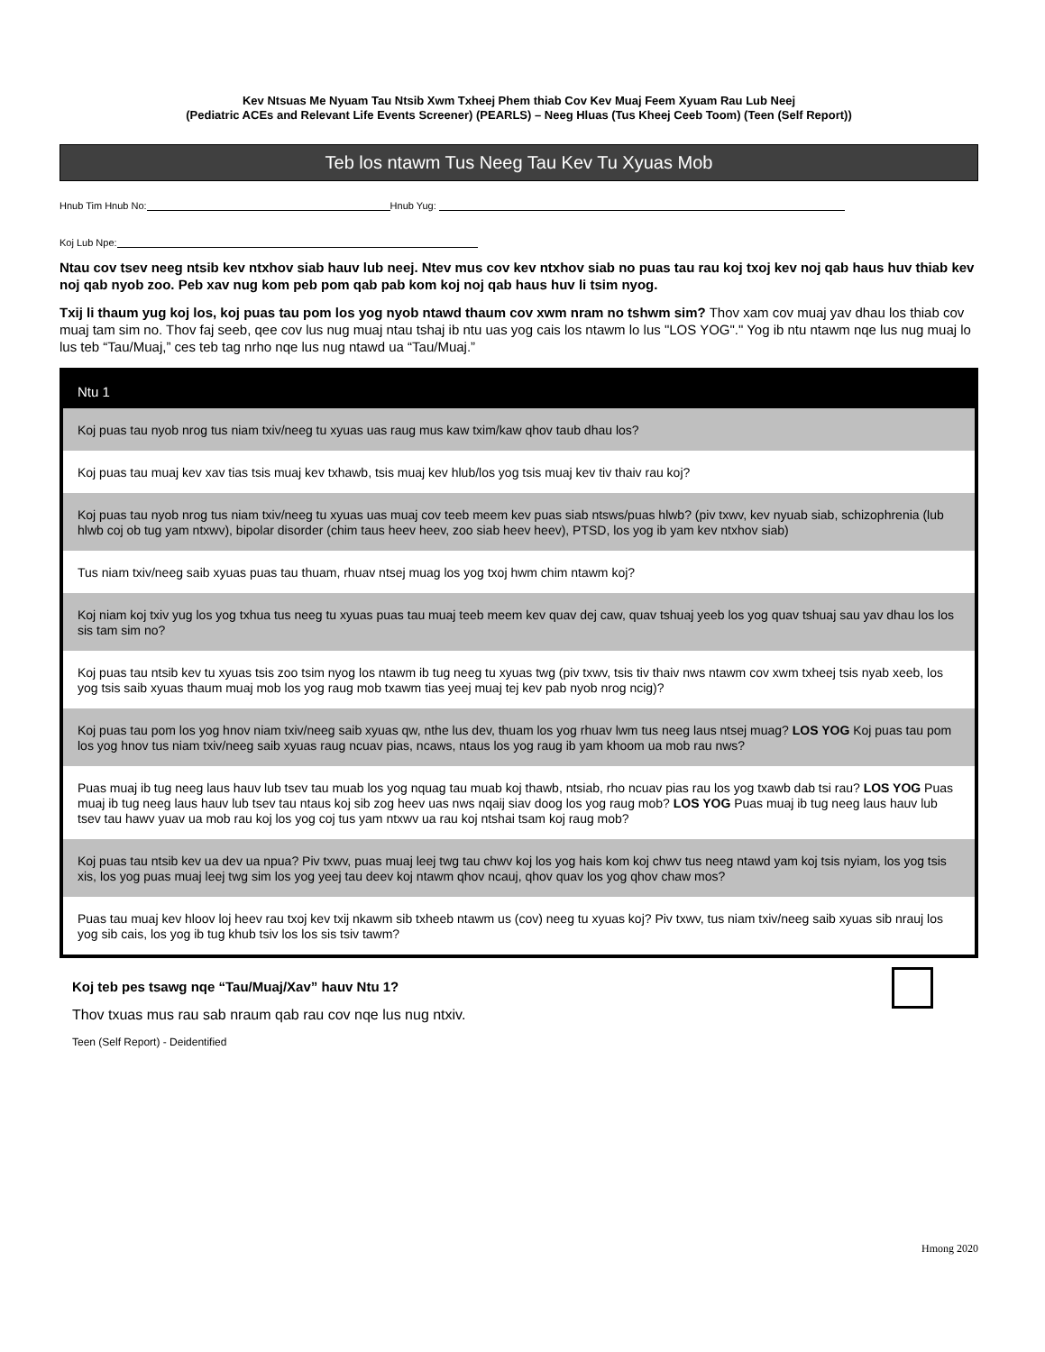Kev Ntsuas Me Nyuam Tau Ntsib Xwm Txheej Phem thiab Cov Kev Muaj Feem Xyuam Rau Lub Neej
(Pediatric ACEs and Relevant Life Events Screener) (PEARLS) – Neeg Hluas (Tus Kheej Ceeb Toom) (Teen (Self Report))
Teb los ntawm Tus Neeg Tau Kev Tu Xyuas Mob
Hnub Tim Hnub No: Hnub Yug:
Koj Lub Npe:
Ntau cov tsev neeg ntsib kev ntxhov siab hauv lub neej. Ntev mus cov kev ntxhov siab no puas tau rau koj txoj kev noj qab haus huv thiab kev noj qab nyob zoo. Peb xav nug kom peb pom qab pab kom koj noj qab haus huv li tsim nyog.
Txij li thaum yug koj los, koj puas tau pom los yog nyob ntawd thaum cov xwm nram no tshwm sim? Thov xam cov muaj yav dhau los thiab cov muaj tam sim no. Thov faj seeb, qee cov lus nug muaj ntau tshaj ib ntu uas yog cais los ntawm lo lus "LOS YOG"." Yog ib ntu ntawm nqe lus nug muaj lo lus teb “Tau/Muaj,” ces teb tag nrho nqe lus nug ntawd ua “Tau/Muaj.”
| Ntu 1 |
| --- |
| Koj puas tau nyob nrog tus niam txiv/neeg tu xyuas uas raug mus kaw txim/kaw qhov taub dhau los? |
| Koj puas tau muaj kev xav tias tsis muaj kev txhawb, tsis muaj kev hlub/los yog tsis muaj kev tiv thaiv rau koj? |
| Koj puas tau nyob nrog tus niam txiv/neeg tu xyuas uas muaj cov teeb meem kev puas siab ntsws/puas hlwb? (piv txwv, kev nyuab siab, schizophrenia (lub hlwb coj ob tug yam ntxwv), bipolar disorder (chim taus heev heev, zoo siab heev heev), PTSD, los yog ib yam kev ntxhov siab) |
| Tus niam txiv/neeg saib xyuas puas tau thuam, rhuav ntsej muag los yog txoj hwm chim ntawm koj? |
| Koj niam koj txiv yug los yog txhua tus neeg tu xyuas puas tau muaj teeb meem kev quav dej caw, quav tshuaj yeeb los yog quav tshuaj sau yav dhau los los sis tam sim no? |
| Koj puas tau ntsib kev tu xyuas tsis zoo tsim nyog los ntawm ib tug neeg tu xyuas twg (piv txwv, tsis tiv thaiv nws ntawm cov xwm txheej tsis nyab xeeb, los yog tsis saib xyuas thaum muaj mob los yog raug mob txawm tias yeej muaj tej kev pab nyob nrog ncig)? |
| Koj puas tau pom los yog hnov niam txiv/neeg saib xyuas qw, nthe lus dev, thuam los yog rhuav lwm tus neeg laus ntsej muag? LOS YOG Koj puas tau pom los yog hnov tus niam txiv/neeg saib xyuas raug ncuav pias, ncaws, ntaus los yog raug ib yam khoom ua mob rau nws? |
| Puas muaj ib tug neeg laus hauv lub tsev tau muab los yog nquag tau muab koj thawb, ntsiab, rho ncuav pias rau los yog txawb dab tsi rau? LOS YOG Puas muaj ib tug neeg laus hauv lub tsev tau ntaus koj sib zog heev uas nws nqaij siav doog los yog raug mob? LOS YOG Puas muaj ib tug neeg laus hauv lub tsev tau hawv yuav ua mob rau koj los yog coj tus yam ntxwv ua rau koj ntshai tsam koj raug mob? |
| Koj puas tau ntsib kev ua dev ua npua? Piv txwv, puas muaj leej twg tau chwv koj los yog hais kom koj chwv tus neeg ntawd yam koj tsis nyiam, los yog tsis xis, los yog puas muaj leej twg sim los yog yeej tau deev koj ntawm qhov ncauj, qhov quav los yog qhov chaw mos? |
| Puas tau muaj kev hloov loj heev rau txoj kev txij nkawm sib txheeb ntawm us (cov) neeg tu xyuas koj? Piv txwv, tus niam txiv/neeg saib xyuas sib nrauj los yog sib cais, los yog ib tug khub tsiv los los sis tsiv tawm? |
Koj teb pes tsawg nqe “Tau/Muaj/Xav” hauv Ntu 1?
Thov txuas mus rau sab nraum qab rau cov nqe lus nug ntxiv.
Teen (Self Report) - Deidentified
Hmong 2020